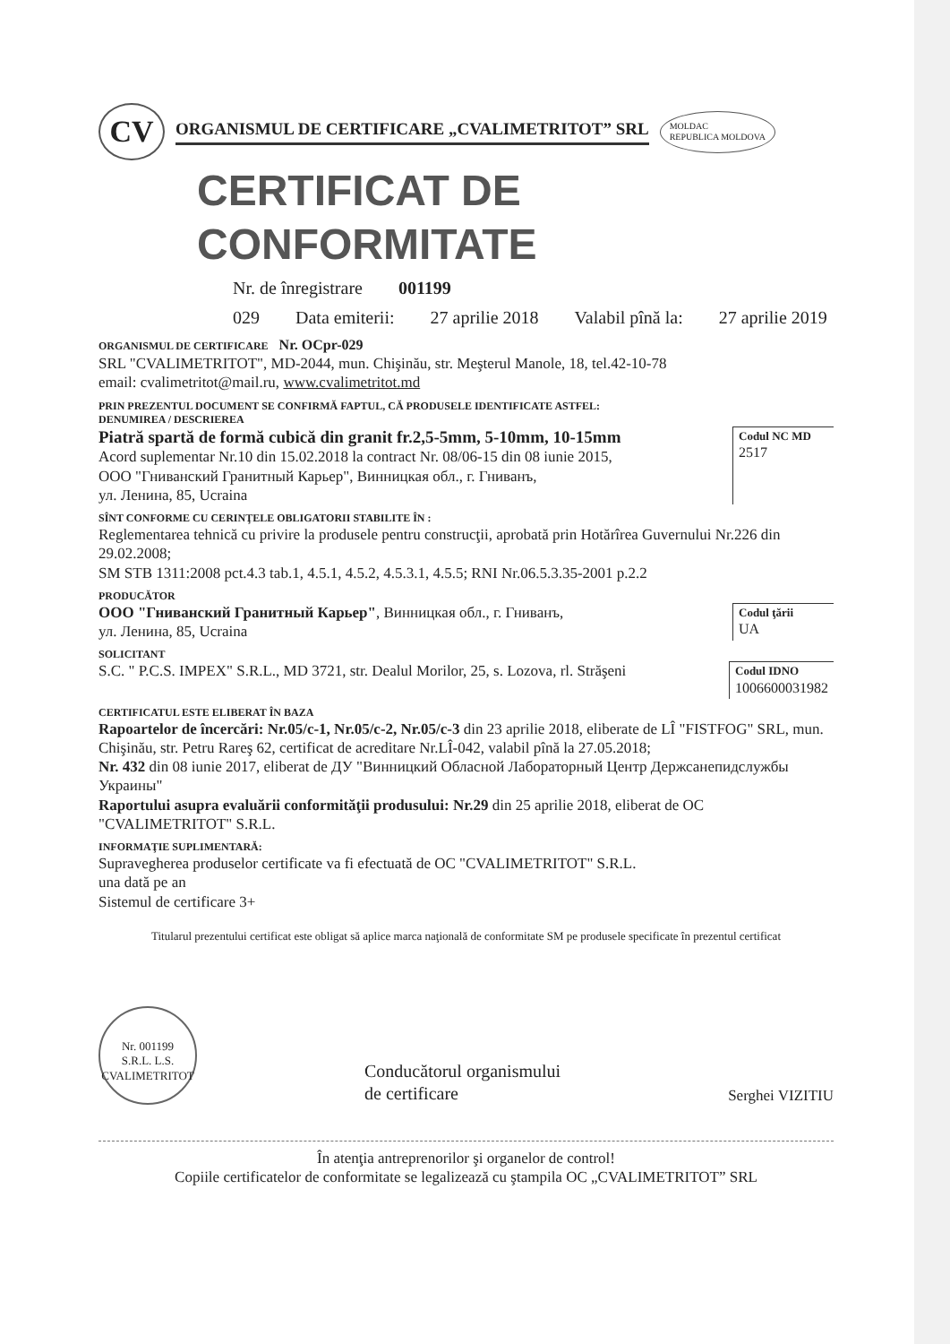CV
ORGANISMUL DE CERTIFICARE „CVALIMETRITOT” SRL
MOLDAC
REPUBLICA MOLDOVA
CERTIFICAT DE CONFORMITATE
Nr. de înregistrare 001199
029 Data emiterii: 27 aprilie 2018 Valabil pînă la: 27 aprilie 2019
ORGANISMUL DE CERTIFICARE Nr. OCpr-029
SRL "CVALIMETRITOT", MD-2044, mun. Chişinău, str. Meşterul Manole, 18, tel.42-10-78
email: cvalimetritot@mail.ru, www.cvalimetritot.md
PRIN PREZENTUL DOCUMENT SE CONFIRMĂ FAPTUL, CĂ PRODUSELE IDENTIFICATE ASTFEL:
DENUMIREA / DESCRIEREA
Piatră spartă de formă cubică din granit fr.2,5-5mm, 5-10mm, 10-15mm
Acord suplementar Nr.10 din 15.02.2018 la contract Nr. 08/06-15 din 08 iunie 2015,
ООО "Гниванский Гранитный Карьер", Винницкая обл., г. Гниванъ,
ул. Ленина, 85, Ucraina
Codul NC MD
2517
SÎNT CONFORME CU CERINŢELE OBLIGATORII STABILITE ÎN :
Reglementarea tehnică cu privire la produsele pentru construcţii, aprobată prin Hotărîrea Guvernului Nr.226 din 29.02.2008;
SM STB 1311:2008 pct.4.3 tab.1, 4.5.1, 4.5.2, 4.5.3.1, 4.5.5; RNI Nr.06.5.3.35-2001 p.2.2
PRODUCĂTOR
ООО "Гниванский Гранитный Карьер", Винницкая обл., г. Гниванъ,
ул. Ленина, 85, Ucraina
Codul ţării
UA
SOLICITANT
S.C. " P.C.S. IMPEX" S.R.L., MD 3721, str. Dealul Morilor, 25, s. Lozova, rl. Străşeni
Codul IDNO
1006600031982
CERTIFICATUL ESTE ELIBERAT ÎN BAZA
Rapoartelor de încercări: Nr.05/c-1, Nr.05/c-2, Nr.05/c-3 din 23 aprilie 2018, eliberate de LÎ "FISTFOG" SRL, mun. Chişinău, str. Petru Rareş 62, certificat de acreditare Nr.LÎ-042, valabil pînă la 27.05.2018;
Nr. 432 din 08 iunie 2017, eliberat de ДУ "Винницкий Обласной Лабораторный Центр Держсанепидслужбы Украины"
Raportului asupra evaluării conformităţii produsului: Nr.29 din 25 aprilie 2018, eliberat de OC "CVALIMETRITOT" S.R.L.
INFORMAŢIE SUPLIMENTARĂ:
Supravegherea produselor certificate va fi efectuată de OC "CVALIMETRITOT" S.R.L.
una dată pe an
Sistemul de certificare 3+
Titularul prezentului certificat este obligat să aplice marca naţională de conformitate SM pe produsele specificate în prezentul certificat
Nr. 001199
S.R.L. L.S.
CVALIMETRITOT
Conducătorul organismului
de certificare
Serghei VIZITIU
În atenţia antreprenorilor şi organelor de control!
Copiile certificatelor de conformitate se legalizează cu ştampila OC „CVALIMETRITOT” SRL